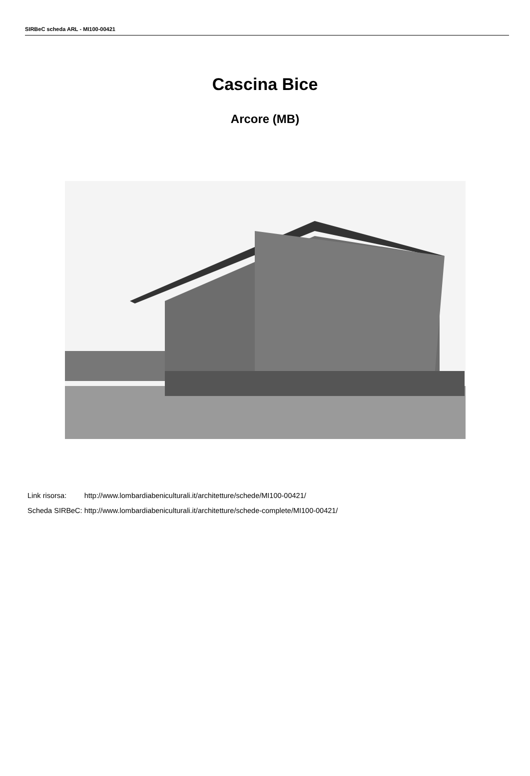SIRBeC scheda ARL - MI100-00421
Cascina Bice
Arcore (MB)
| Link risorsa: | http://www.lombardiabeniculturali.it/architetture/schede/MI100-00421/ |
| Scheda SIRBeC: | http://www.lombardiabeniculturali.it/architetture/schede-complete/MI100-00421/ |